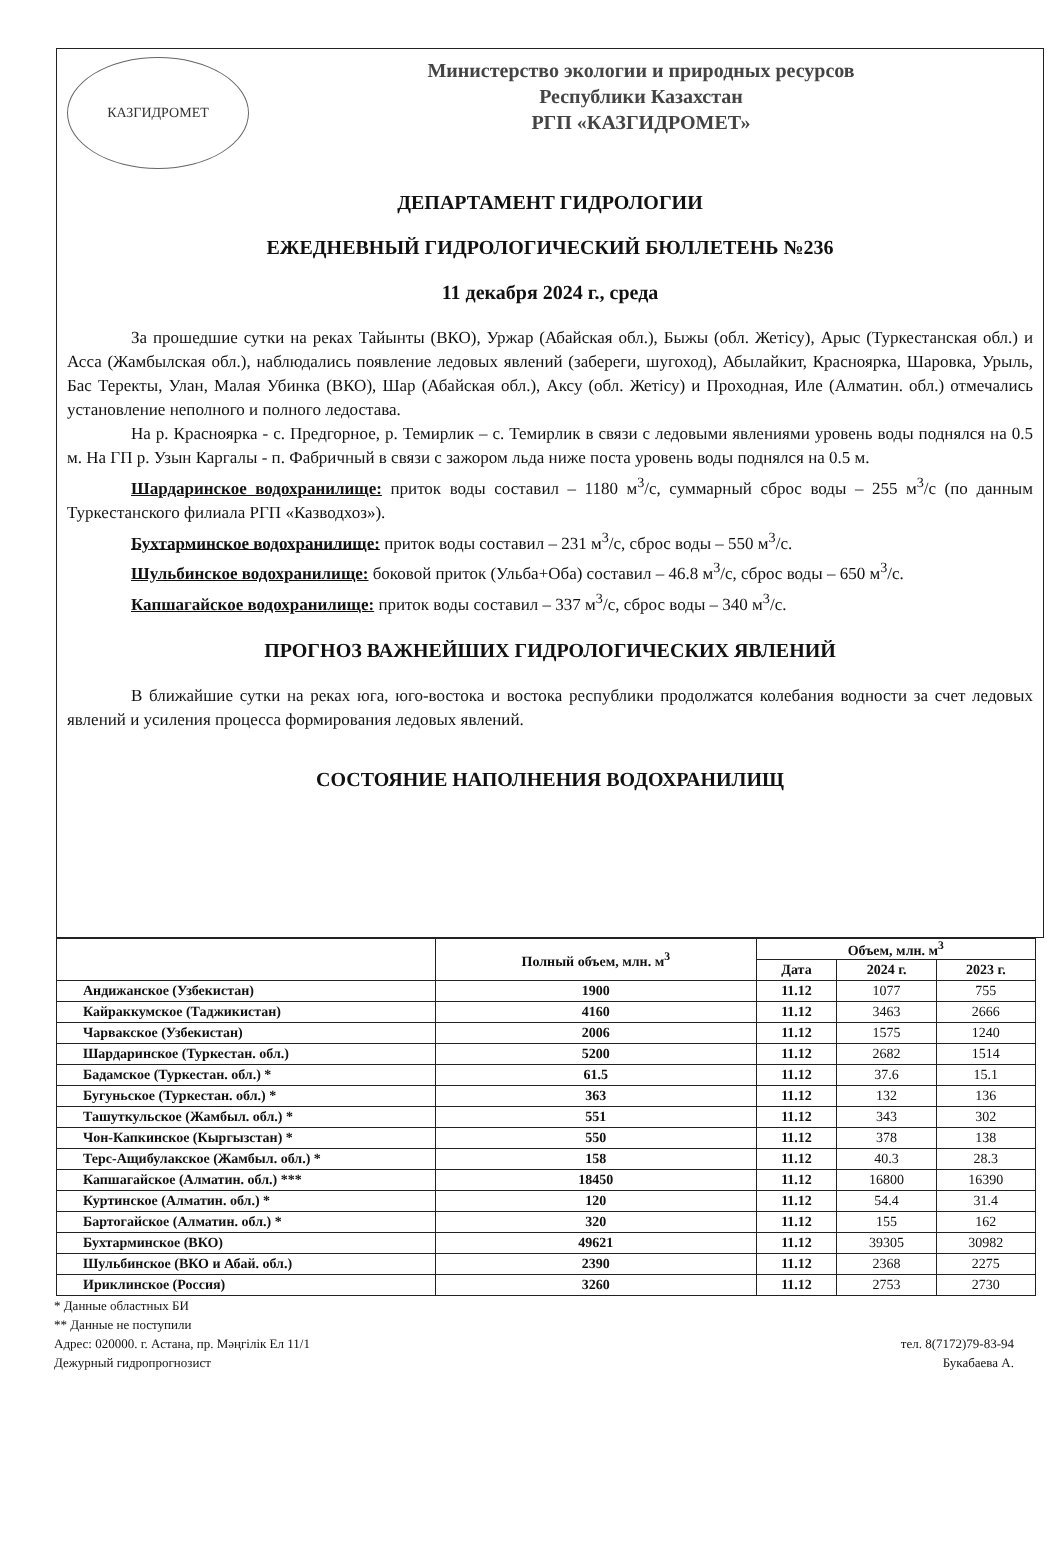КАЗГИДРОМЕТ
Министерство экологии и природных ресурсов
Республики Казахстан
РГП «КАЗГИДРОМЕТ»
ДЕПАРТАМЕНТ ГИДРОЛОГИИ
ЕЖЕДНЕВНЫЙ ГИДРОЛОГИЧЕСКИЙ БЮЛЛЕТЕНЬ №236
11 декабря 2024 г., среда
За прошедшие сутки на реках Тайынты (ВКО), Уржар (Абайская обл.), Быжы (обл. Жетісу), Арыс (Туркестанская обл.) и Асса (Жамбылская обл.), наблюдались появление ледовых явлений (забереги, шугоход), Абылайкит, Красноярка, Шаровка, Урыль, Бас Теректы, Улан, Малая Убинка (ВКО), Шар (Абайская обл.), Аксу (обл. Жетісу) и Проходная, Иле (Алматин. обл.) отмечались установление неполного и полного ледостава.
На р. Красноярка - с. Предгорное, р. Темирлик – с. Темирлик в связи с ледовыми явлениями уровень воды поднялся на 0.5 м. На ГП р. Узын Каргалы - п. Фабричный в связи с зажором льда ниже поста уровень воды поднялся на 0.5 м.
Шардаринское водохранилище: приток воды составил – 1180 м<sup>3</sup>/с, суммарный сброс воды – 255 м<sup>3</sup>/с (по данным Туркестанского филиала РГП «Казводхоз»).
Бухтарминское водохранилище: приток воды составил – 231 м<sup>3</sup>/с, сброс воды – 550 м<sup>3</sup>/с.
Шульбинское водохранилище: боковой приток (Ульба+Оба) составил – 46.8 м<sup>3</sup>/с, сброс воды – 650 м<sup>3</sup>/с.
Капшагайское водохранилище: приток воды составил – 337 м<sup>3</sup>/с, сброс воды – 340 м<sup>3</sup>/с.
ПРОГНОЗ ВАЖНЕЙШИХ ГИДРОЛОГИЧЕСКИХ ЯВЛЕНИЙ
В ближайшие сутки на реках юга, юго-востока и востока республики продолжатся колебания водности за счет ледовых явлений и усиления процесса формирования ледовых явлений.
СОСТОЯНИЕ НАПОЛНЕНИЯ ВОДОХРАНИЛИЩ
| | Полный объем, млн. м<sup>3</sup> | Объем, млн. м<sup>3</sup> | | |
| --- | --- | --- | --- | --- |
| | | Дата | 2024 г. | 2023 г. |
| Андижанское (Узбекистан) | 1900 | 11.12 | 1077 | 755 |
| Кайраккумское (Таджикистан) | 4160 | 11.12 | 3463 | 2666 |
| Чарвакское (Узбекистан) | 2006 | 11.12 | 1575 | 1240 |
| Шардаринское (Туркестан. обл.) | 5200 | 11.12 | 2682 | 1514 |
| Бадамское (Туркестан. обл.) * | 61.5 | 11.12 | 37.6 | 15.1 |
| Бугуньское (Туркестан. обл.) * | 363 | 11.12 | 132 | 136 |
| Ташуткульское (Жамбыл. обл.) * | 551 | 11.12 | 343 | 302 |
| Чон-Капкинское (Кыргызстан) * | 550 | 11.12 | 378 | 138 |
| Терс-Ащибулакское (Жамбыл. обл.) * | 158 | 11.12 | 40.3 | 28.3 |
| Капшагайское (Алматин. обл.) *** | 18450 | 11.12 | 16800 | 16390 |
| Куртинское (Алматин. обл.) * | 120 | 11.12 | 54.4 | 31.4 |
| Бартогайское (Алматин. обл.) * | 320 | 11.12 | 155 | 162 |
| Бухтарминское (ВКО) | 49621 | 11.12 | 39305 | 30982 |
| Шульбинское (ВКО и Абай. обл.) | 2390 | 11.12 | 2368 | 2275 |
| Ириклинское (Россия) | 3260 | 11.12 | 2753 | 2730 |
* Данные областных БИ
** Данные не поступили
Адрес: 020000. г. Астана, пр. Мәңгілік Ел 11/1 тел. 8(7172)79-83-94
Дежурный гидропрогнозист Букабаева А.